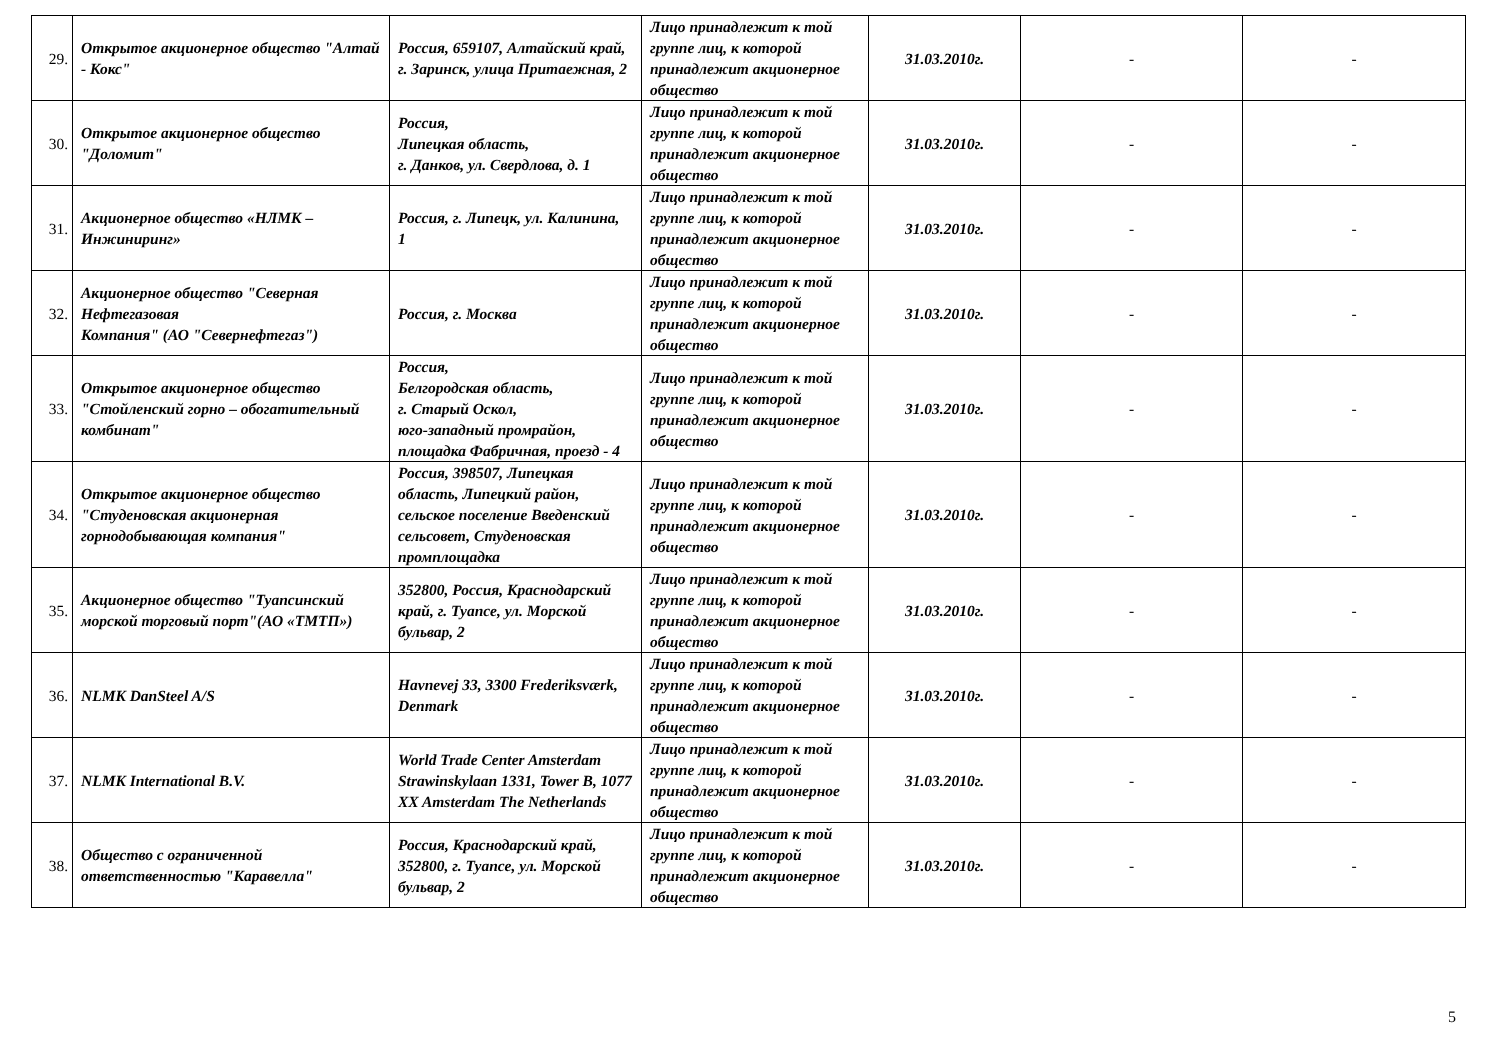| 29. | Открытое акционерное общество "Алтай - Кокс" | Россия, 659107, Алтайский край, г. Заринск, улица Притаежная, 2 | Лицо принадлежит к той группе лиц, к которой принадлежит акционерное общество | 31.03.2010г. | - | - |
| 30. | Открытое акционерное общество "Доломит" | Россия, Липецкая область, г. Данков, ул. Свердлова, д. 1 | Лицо принадлежит к той группе лиц, к которой принадлежит акционерное общество | 31.03.2010г. | - | - |
| 31. | Акционерное общество «НЛМК – Инжиниринг» | Россия, г. Липецк, ул. Калинина, 1 | Лицо принадлежит к той группе лиц, к которой принадлежит акционерное общество | 31.03.2010г. | - | - |
| 32. | Акционерное общество "Северная Нефтегазовая Компания" (АО "Севернефтегаз") | Россия, г. Москва | Лицо принадлежит к той группе лиц, к которой принадлежит акционерное общество | 31.03.2010г. | - | - |
| 33. | Открытое акционерное общество "Стойленский горно – обогатительный комбинат" | Россия, Белгородская область, г. Старый Оскол, юго-западный промрайон, площадка Фабричная, проезд - 4 | Лицо принадлежит к той группе лиц, к которой принадлежит акционерное общество | 31.03.2010г. | - | - |
| 34. | Открытое акционерное общество "Студеновская акционерная горнодобывающая компания" | Россия, 398507, Липецкая область, Липецкий район, сельское поселение Введенский сельсовет, Студеновская промплощадка | Лицо принадлежит к той группе лиц, к которой принадлежит акционерное общество | 31.03.2010г. | - | - |
| 35. | Акционерное общество "Туапсинский морской торговый порт"(АО «ТМТП») | 352800, Россия, Краснодарский край, г. Туапсе, ул. Морской бульвар, 2 | Лицо принадлежит к той группе лиц, к которой принадлежит акционерное общество | 31.03.2010г. | - | - |
| 36. | NLMK DanSteel A/S | Havnevej 33, 3300 Frederiksværk, Denmark | Лицо принадлежит к той группе лиц, к которой принадлежит акционерное общество | 31.03.2010г. | - | - |
| 37. | NLMK International B.V. | World Trade Center Amsterdam Strawinskylaan 1331, Tower B, 1077 XX Amsterdam The Netherlands | Лицо принадлежит к той группе лиц, к которой принадлежит акционерное общество | 31.03.2010г. | - | - |
| 38. | Общество с ограниченной ответственностью "Каравелла" | Россия, Краснодарский край, 352800, г. Туапсе, ул. Морской бульвар, 2 | Лицо принадлежит к той группе лиц, к которой принадлежит акционерное общество | 31.03.2010г. | - | - |
5